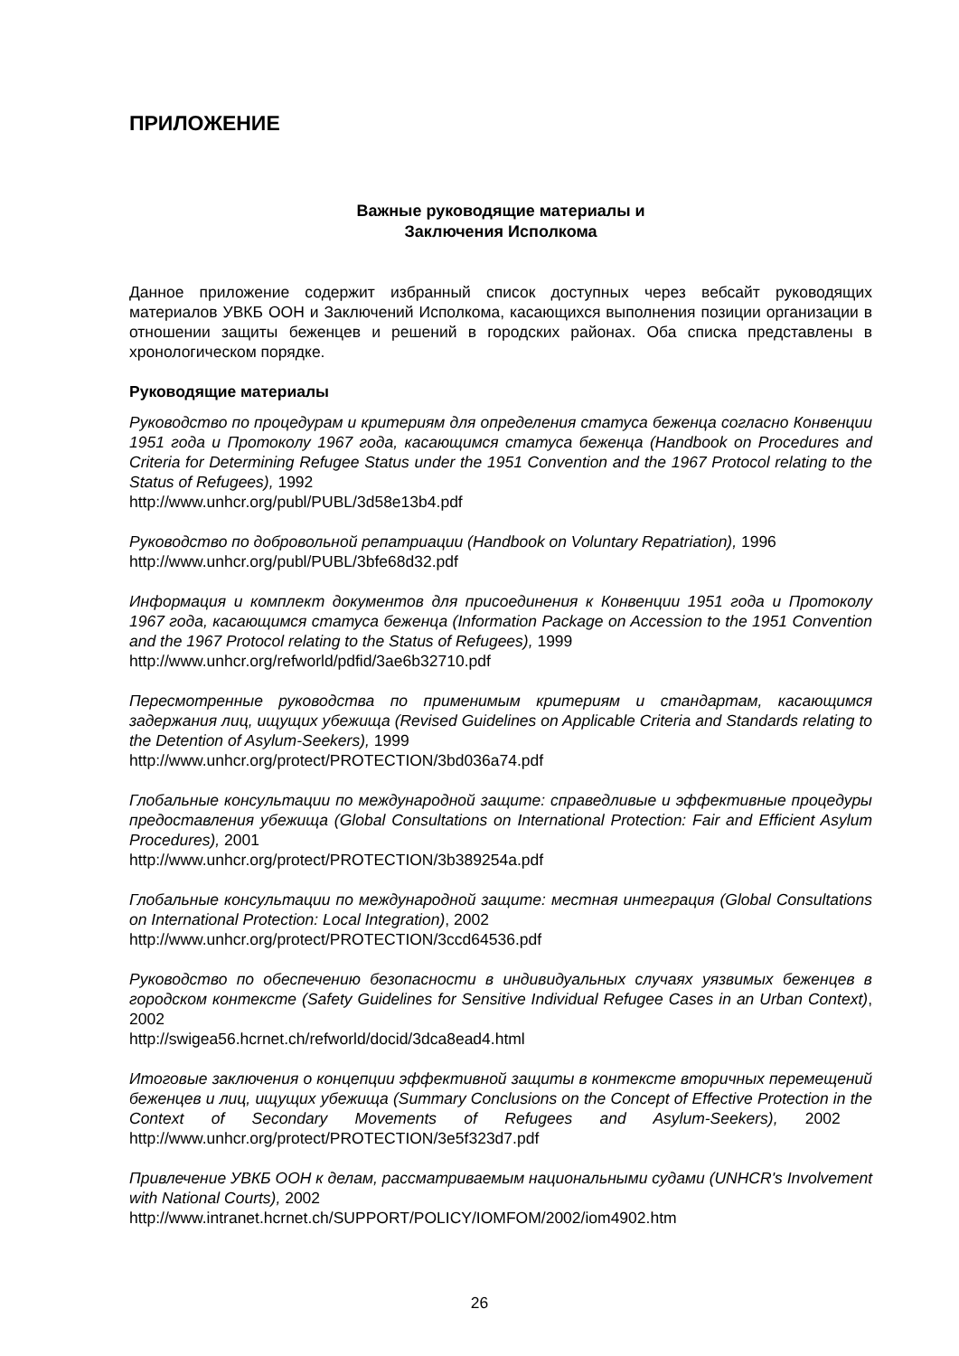ПРИЛОЖЕНИЕ
Важные руководящие материалы и
Заключения Исполкома
Данное приложение содержит избранный список доступных через вебсайт руководящих материалов УВКБ ООН и Заключений Исполкома, касающихся выполнения позиции организации в отношении защиты беженцев и решений в городских районах. Оба списка представлены в хронологическом порядке.
Руководящие материалы
Руководство по процедурам и критериям для определения статуса беженца согласно Конвенции 1951 года и Протоколу 1967 года, касающимся статуса беженца (Handbook on Procedures and Criteria for Determining Refugee Status under the 1951 Convention and the 1967 Protocol relating to the Status of Refugees), 1992
http://www.unhcr.org/publ/PUBL/3d58e13b4.pdf
Руководство по добровольной репатриации (Handbook on Voluntary Repatriation), 1996
http://www.unhcr.org/publ/PUBL/3bfe68d32.pdf
Информация и комплект документов для присоединения к Конвенции 1951 года и Протоколу 1967 года, касающимся статуса беженца (Information Package on Accession to the 1951 Convention and the 1967 Protocol relating to the Status of Refugees), 1999
http://www.unhcr.org/refworld/pdfid/3ae6b32710.pdf
Пересмотренные руководства по применимым критериям и стандартам, касающимся задержания лиц, ищущих убежища (Revised Guidelines on Applicable Criteria and Standards relating to the Detention of Asylum-Seekers), 1999
http://www.unhcr.org/protect/PROTECTION/3bd036a74.pdf
Глобальные консультации по международной защите: справедливые и эффективные процедуры предоставления убежища (Global Consultations on International Protection: Fair and Efficient Asylum Procedures), 2001
http://www.unhcr.org/protect/PROTECTION/3b389254a.pdf
Глобальные консультации по международной защите: местная интеграция (Global Consultations on International Protection: Local Integration), 2002
http://www.unhcr.org/protect/PROTECTION/3ccd64536.pdf
Руководство по обеспечению безопасности в индивидуальных случаях уязвимых беженцев в городском контексте (Safety Guidelines for Sensitive Individual Refugee Cases in an Urban Context), 2002
http://swigea56.hcrnet.ch/refworld/docid/3dca8ead4.html
Итоговые заключения о концепции эффективной защиты в контексте вторичных перемещений беженцев и лиц, ищущих убежища (Summary Conclusions on the Concept of Effective Protection in the Context of Secondary Movements of Refugees and Asylum-Seekers), 2002 http://www.unhcr.org/protect/PROTECTION/3e5f323d7.pdf
Привлечение УВКБ ООН к делам, рассматриваемым национальными судами (UNHCR's Involvement with National Courts), 2002
http://www.intranet.hcrnet.ch/SUPPORT/POLICY/IOMFOM/2002/iom4902.htm
26